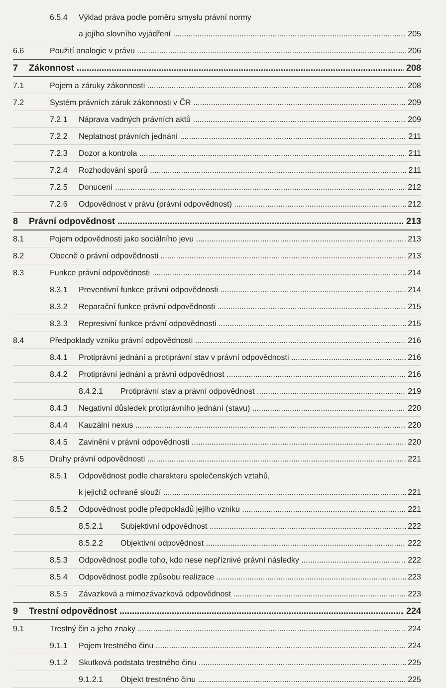6.5.4 Výklad práva podle poměru smyslu právní normy
a jejího slovního vyjádření 205
6.6 Použití analogie v právu 206
7 Zákonnost 208
7.1 Pojem a záruky zákonnosti 208
7.2 Systém právních záruk zákonnosti v ČR 209
7.2.1 Náprava vadných právních aktů 209
7.2.2 Neplatnost právních jednání 211
7.2.3 Dozor a kontrola 211
7.2.4 Rozhodování sporů 211
7.2.5 Donucení 212
7.2.6 Odpovědnost v právu (právní odpovědnost) 212
8 Právní odpovědnost 213
8.1 Pojem odpovědnosti jako sociálního jevu 213
8.2 Obecně o právní odpovědnosti 213
8.3 Funkce právní odpovědnosti 214
8.3.1 Preventivní funkce právní odpovědnosti 214
8.3.2 Reparační funkce právní odpovědnosti 215
8.3.3 Represivní funkce právní odpovědnosti 215
8.4 Předpoklady vzniku právní odpovědnosti 216
8.4.1 Protiprávní jednání a protiprávní stav v právní odpovědnosti 216
8.4.2 Protiprávní jednání a právní odpovědnost 216
8.4.2.1 Protiprávní stav a právní odpovědnost 219
8.4.3 Negativní důsledek protiprávního jednání (stavu) 220
8.4.4 Kauzální nexus 220
8.4.5 Zavinění v právní odpovědnosti 220
8.5 Druhy právní odpovědnosti 221
8.5.1 Odpovědnost podle charakteru společenských vztahů,
k jejichž ochraně slouží 221
8.5.2 Odpovědnost podle předpokladů jejího vzniku 221
8.5.2.1 Subjektivní odpovědnost 222
8.5.2.2 Objektivní odpovědnost 222
8.5.3 Odpovědnost podle toho, kdo nese nepříznivé právní následky 222
8.5.4 Odpovědnost podle způsobu realizace 223
8.5.5 Závazková a mimozávazková odpovědnost 223
9 Trestní odpovědnost 224
9.1 Trestný čin a jeho znaky 224
9.1.1 Pojem trestného činu 224
9.1.2 Skutková podstata trestného činu 225
9.1.2.1 Objekt trestného činu 225